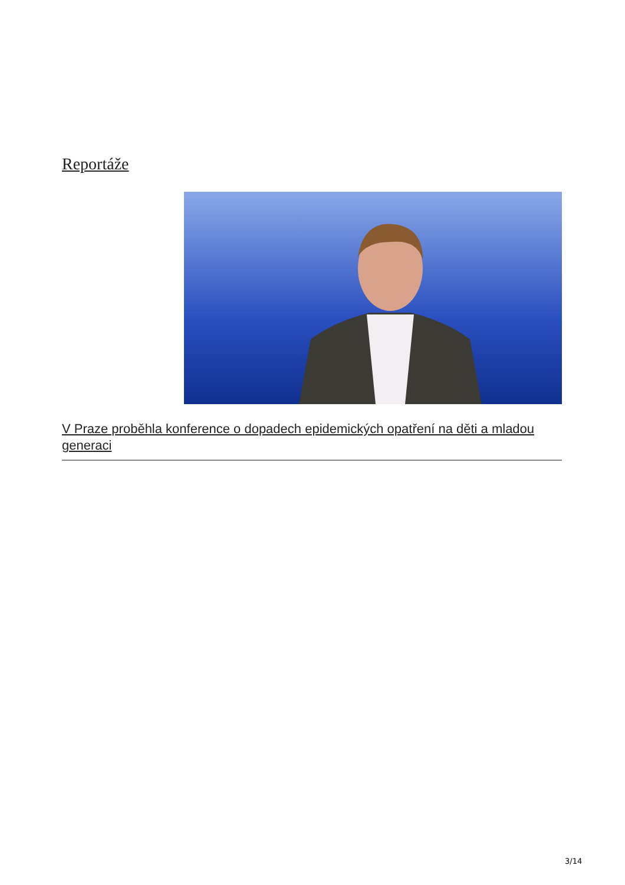Reportáže
V Praze proběhla konference o dopadech epidemických opatření na děti a mladou generaci
3/14